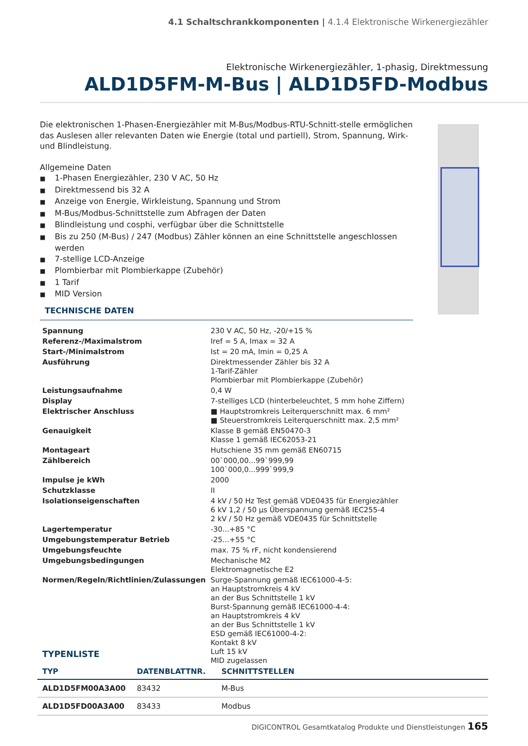4.1 Schaltschrankkomponenten | 4.1.4 Elektronische Wirkenergiezähler
Elektronische Wirkenergiezähler, 1-phasig, Direktmessung
ALD1D5FM-M-Bus | ALD1D5FD-Modbus
Die elektronischen 1-Phasen-Energiezähler mit M-Bus/Modbus-RTU-Schnitt-stelle ermöglichen das Auslesen aller relevanten Daten wie Energie (total und partiell), Strom, Spannung, Wirk- und Blindleistung.
Allgemeine Daten
■ 1-Phasen Energiezähler, 230 V AC, 50 Hz
■ Direktmessend bis 32 A
■ Anzeige von Energie, Wirkleistung, Spannung und Strom
■ M-Bus/Modbus-Schnittstelle zum Abfragen der Daten
■ Blindleistung und cosphi, verfügbar über die Schnittstelle
■ Bis zu 250 (M-Bus) / 247 (Modbus) Zähler können an eine Schnittstelle angeschlossen werden
■ 7-stellige LCD-Anzeige
■ Plombierbar mit Plombierkappe (Zubehör)
■ 1 Tarif
■ MID Version
TECHNISCHE DATEN
| Spannung | 230 V AC, 50 Hz, -20/+15 % |
| Referenz-/Maximalstrom | Iref = 5 A, Imax = 32 A |
| Start-/Minimalstrom | Ist = 20 mA, Imin = 0,25 A |
| Ausführung | Direktmessender Zähler bis 32 A 1-Tarif-Zähler Plombierbar mit Plombierkappe (Zubehör) |
| Leistungsaufnahme | 0,4 W |
| Display | 7-stelliges LCD (hinterbeleuchtet, 5 mm hohe Ziffern) |
| Elektrischer Anschluss | ■ Hauptstromkreis Leiterquerschnitt max. 6 mm² ■ Steuerstromkreis Leiterquerschnitt max. 2,5 mm² |
| Genauigkeit | Klasse B gemäß EN50470-3 Klasse 1 gemäß IEC62053-21 |
| Montageart | Hutschiene 35 mm gemäß EN60715 |
| Zählbereich | 00`000,00...99`999,99 100`000,0...999`999,9 |
| Impulse je kWh | 2000 |
| Schutzklasse | II |
| Isolationseigenschaften | 4 kV / 50 Hz Test gemäß VDE0435 für Energiezähler 6 kV 1,2 / 50 µs Überspannung gemäß IEC255-4 2 kV / 50 Hz gemäß VDE0435 für Schnittstelle |
| Lagertemperatur | -30...+85 °C |
| Umgebungstemperatur Betrieb | -25...+55 °C |
| Umgebungsfeuchte | max. 75 % rF, nicht kondensierend |
| Umgebungsbedingungen | Mechanische M2 Elektromagnetische E2 |
| Normen/Regeln/Richtlinien/Zulassungen | Surge-Spannung gemäß IEC61000-4-5: an Hauptstromkreis 4 kV an der Bus Schnittstelle 1 kV Burst-Spannung gemäß IEC61000-4-4: an Hauptstromkreis 4 kV an der Bus Schnittstelle 1 kV ESD gemäß IEC61000-4-2: Kontakt 8 kV Luft 15 kV MID zugelassen |
TYPENLISTE
| TYP | DATENBLATTNR. | SCHNITTSTELLEN |
| --- | --- | --- |
| ALD1D5FM00A3A00 | 83432 | M-Bus |
| ALD1D5FD00A3A00 | 83433 | Modbus |
DIGICONTROL Gesamtkatalog Produkte und Dienstleistungen 165